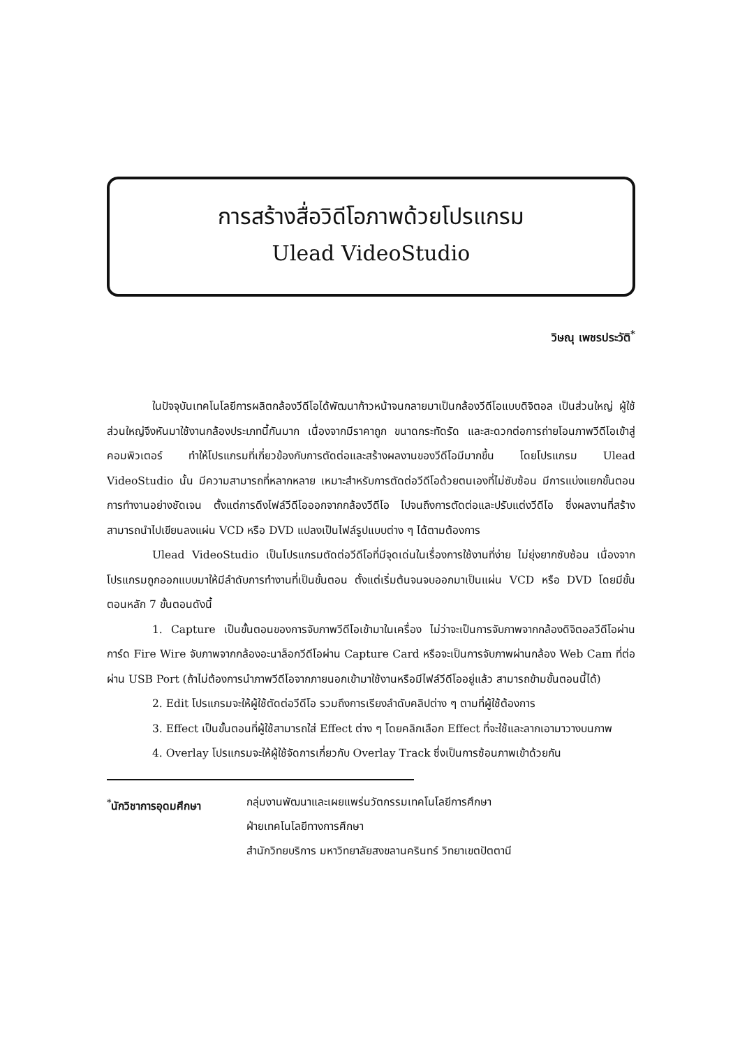การสร้างสื่อวิดีโอภาพด้วยโปรแกรม
Ulead VideoStudio
วิษณุ เพชรประวัติ<sup>*</sup>
ในปัจจุบันเทคโนโลยีการผลิตกล้องวีดีโอได้พัฒนาก้าวหน้าจนกลายมาเป็นกล้องวีดีโอแบบดิจิตอล เป็นส่วนใหญ่ ผู้ใช้ส่วนใหญ่จึงหันมาใช้งานกล้องประเภทนี้กันมาก เนื่องจากมีราคาถูก ขนาดกระทัดรัด และสะดวกต่อการถ่ายโอนภาพวีดีโอเข้าสู่คอมพิวเตอร์ ทำให้โปรแกรมที่เกี่ยวข้องกับการตัดต่อและสร้างผลงานของวีดีโอมีมากขึ้น โดยโปรแกรม Ulead VideoStudio นั้น มีความสามารถที่หลากหลาย เหมาะสำหรับการตัดต่อวีดีโอด้วยตนเองที่ไม่ซับซ้อน มีการแบ่งแยกขั้นตอนการทำงานอย่างชัดเจน ตั้งแต่การดึงไฟล์วีดีโอออกจากกล้องวีดีโอ ไปจนถึงการตัดต่อและปรับแต่งวีดีโอ ซึ่งผลงานที่สร้างสามารถนำไปเขียนลงแผ่น VCD หรือ DVD แปลงเป็นไฟล์รูปแบบต่าง ๆ ได้ตามต้องการ
Ulead VideoStudio เป็นโปรแกรมตัดต่อวีดีโอที่มีจุดเด่นในเรื่องการใช้งานที่ง่าย ไม่ยุ่งยากซับซ้อน เนื่องจากโปรแกรมถูกออกแบบมาให้มีลำดับการทำงานที่เป็นขั้นตอน ตั้งแต่เริ่มต้นจนจบออกมาเป็นแผ่น VCD หรือ DVD โดยมีขั้นตอนหลัก 7 ขั้นตอนดังนี้
1. Capture เป็นขั้นตอนของการจับภาพวีดีโอเข้ามาในเครื่อง ไม่ว่าจะเป็นการจับภาพจากกล้องดิจิตอลวีดีโอผ่านการ์ด Fire Wire จับภาพจากกล้องอะนาล็อกวีดีโอผ่าน Capture Card หรือจะเป็นการจับภาพผ่านกล้อง Web Cam ที่ต่อผ่าน USB Port (ถ้าไม่ต้องการนำภาพวีดีโอจากภายนอกเข้ามาใช้งานหรือมีไฟล์วีดีโออยู่แล้ว สามารถข้ามขั้นตอนนี้ได้)
2. Edit โปรแกรมจะให้ผู้ใช้ตัดต่อวีดีโอ รวมถึงการเรียงลำดับคลิปต่าง ๆ ตามที่ผู้ใช้ต้องการ
3. Effect เป็นขั้นตอนที่ผู้ใช้สามารถใส่ Effect ต่าง ๆ โดยคลิกเลือก Effect ที่จะใช้และลากเอามาวางบนภาพ
4. Overlay โปรแกรมจะให้ผู้ใช้จัดการเกี่ยวกับ Overlay Track ซึ่งเป็นการซ้อนภาพเข้าด้วยกัน
<sup>*</sup> นักวิชาการอุดมศึกษา กลุ่มงานพัฒนาและเผยแพร่นวัตกรรมเทคโนโลยีการศึกษา
ฝ่ายเทคโนโลยีทางการศึกษา
สำนักวิทยบริการ มหาวิทยาลัยสงขลานครินทร์ วิทยาเขตปัตตานี